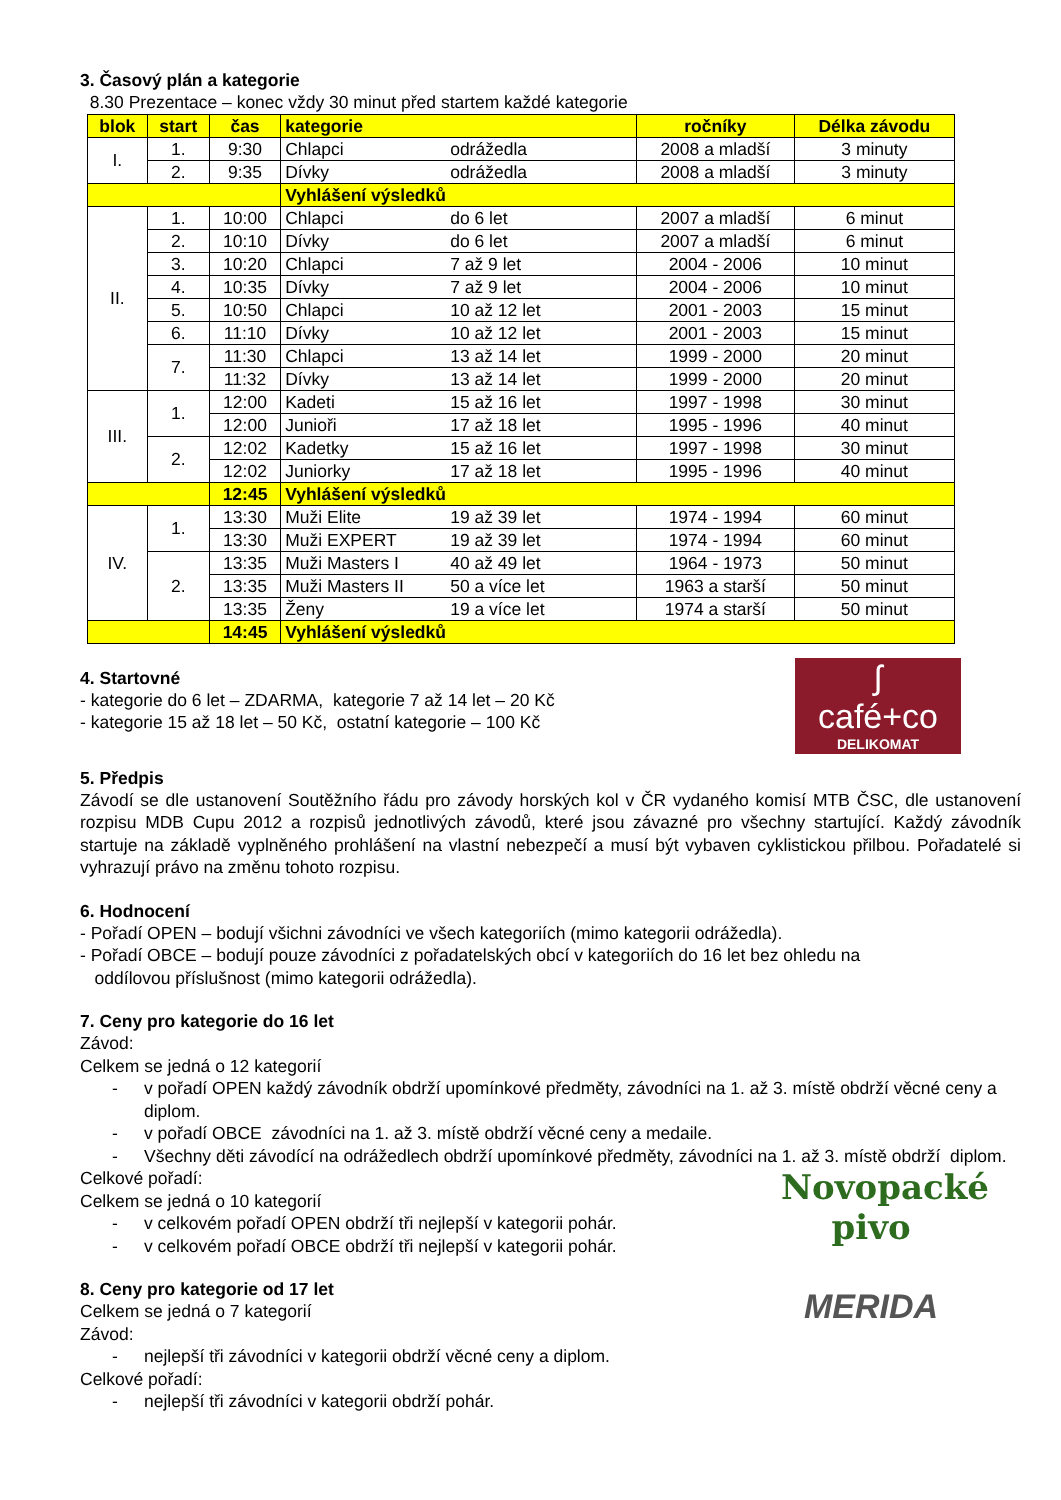3. Časový plán a kategorie
8.30 Prezentace – konec vždy 30 minut před startem každé kategorie
| blok | start | čas | kategorie | ročníky | Délka závodu |
| --- | --- | --- | --- | --- | --- |
| I. | 1. | 9:30 | Chlapci odrážedla | 2008 a mladší | 3 minuty |
| | 2. | 9:35 | Dívky odrážedla | 2008 a mladší | 3 minuty |
| | | | Vyhlášení výsledků | | |
| II. | 1. | 10:00 | Chlapci do 6 let | 2007 a mladší | 6 minut |
| | 2. | 10:10 | Dívky do 6 let | 2007 a mladší | 6 minut |
| | 3. | 10:20 | Chlapci 7 až 9 let | 2004 - 2006 | 10 minut |
| | 4. | 10:35 | Dívky 7 až 9 let | 2004 - 2006 | 10 minut |
| | 5. | 10:50 | Chlapci 10 až 12 let | 2001 - 2003 | 15 minut |
| | 6. | 11:10 | Dívky 10 až 12 let | 2001 - 2003 | 15 minut |
| | 7. | 11:30 | Chlapci 13 až 14 let | 1999 - 2000 | 20 minut |
| | | 11:32 | Dívky 13 až 14 let | 1999 - 2000 | 20 minut |
| III. | 1. | 12:00 | Kadeti 15 až 16 let | 1997 - 1998 | 30 minut |
| | | 12:00 | Junioři 17 až 18 let | 1995 - 1996 | 40 minut |
| | 2. | 12:02 | Kadetky 15 až 16 let | 1997 - 1998 | 30 minut |
| | | 12:02 | Juniorky 17 až 18 let | 1995 - 1996 | 40 minut |
| | | 12:45 | Vyhlášení výsledků | | |
| IV. | 1. | 13:30 | Muži Elite 19 až 39 let | 1974 - 1994 | 60 minut |
| | | 13:30 | Muži EXPERT 19 až 39 let | 1974 - 1994 | 60 minut |
| | 2. | 13:35 | Muži Masters I 40 až 49 let | 1964 - 1973 | 50 minut |
| | | 13:35 | Muži Masters II 50 a více let | 1963 a starší | 50 minut |
| | | 13:35 | Ženy 19 a více let | 1974 a starší | 50 minut |
| | | 14:45 | Vyhlášení výsledků | | |
ʃ
café+co
DELIKOMAT
4. Startovné
- kategorie do 6 let – ZDARMA, kategorie 7 až 14 let – 20 Kč
- kategorie 15 až 18 let – 50 Kč, ostatní kategorie – 100 Kč
5. Předpis
Závodí se dle ustanovení Soutěžního řádu pro závody horských kol v ČR vydaného komisí MTB ČSC, dle ustanovení rozpisu MDB Cupu 2012 a rozpisů jednotlivých závodů, které jsou závazné pro všechny startující. Každý závodník startuje na základě vyplněného prohlášení na vlastní nebezpečí a musí být vybaven cyklistickou přilbou. Pořadatelé si vyhrazují právo na změnu tohoto rozpisu.
6. Hodnocení
- Pořadí OPEN – bodují všichni závodníci ve všech kategoriích (mimo kategorii odrážedla).
- Pořadí OBCE – bodují pouze závodníci z pořadatelských obcí v kategoriích do 16 let bez ohledu na
oddílovou příslušnost (mimo kategorii odrážedla).
7. Ceny pro kategorie do 16 let
Závod:
Celkem se jedná o 12 kategorií
- v pořadí OPEN každý závodník obdrží upomínkové předměty, závodníci na 1. až 3. místě obdrží věcné ceny a diplom.
- v pořadí OBCE závodníci na 1. až 3. místě obdrží věcné ceny a medaile.
- Všechny děti závodící na odrážedlech obdrží upomínkové předměty, závodníci na 1. až 3. místě obdrží diplom.
Novopacké pivo
Celkové pořadí:
Celkem se jedná o 10 kategorií
- v celkovém pořadí OPEN obdrží tři nejlepší v kategorii pohár.
- v celkovém pořadí OBCE obdrží tři nejlepší v kategorii pohár.
MERIDA
8. Ceny pro kategorie od 17 let
Celkem se jedná o 7 kategorií
Závod:
- nejlepší tři závodníci v kategorii obdrží věcné ceny a diplom.
Celkové pořadí:
- nejlepší tři závodníci v kategorii obdrží pohár.